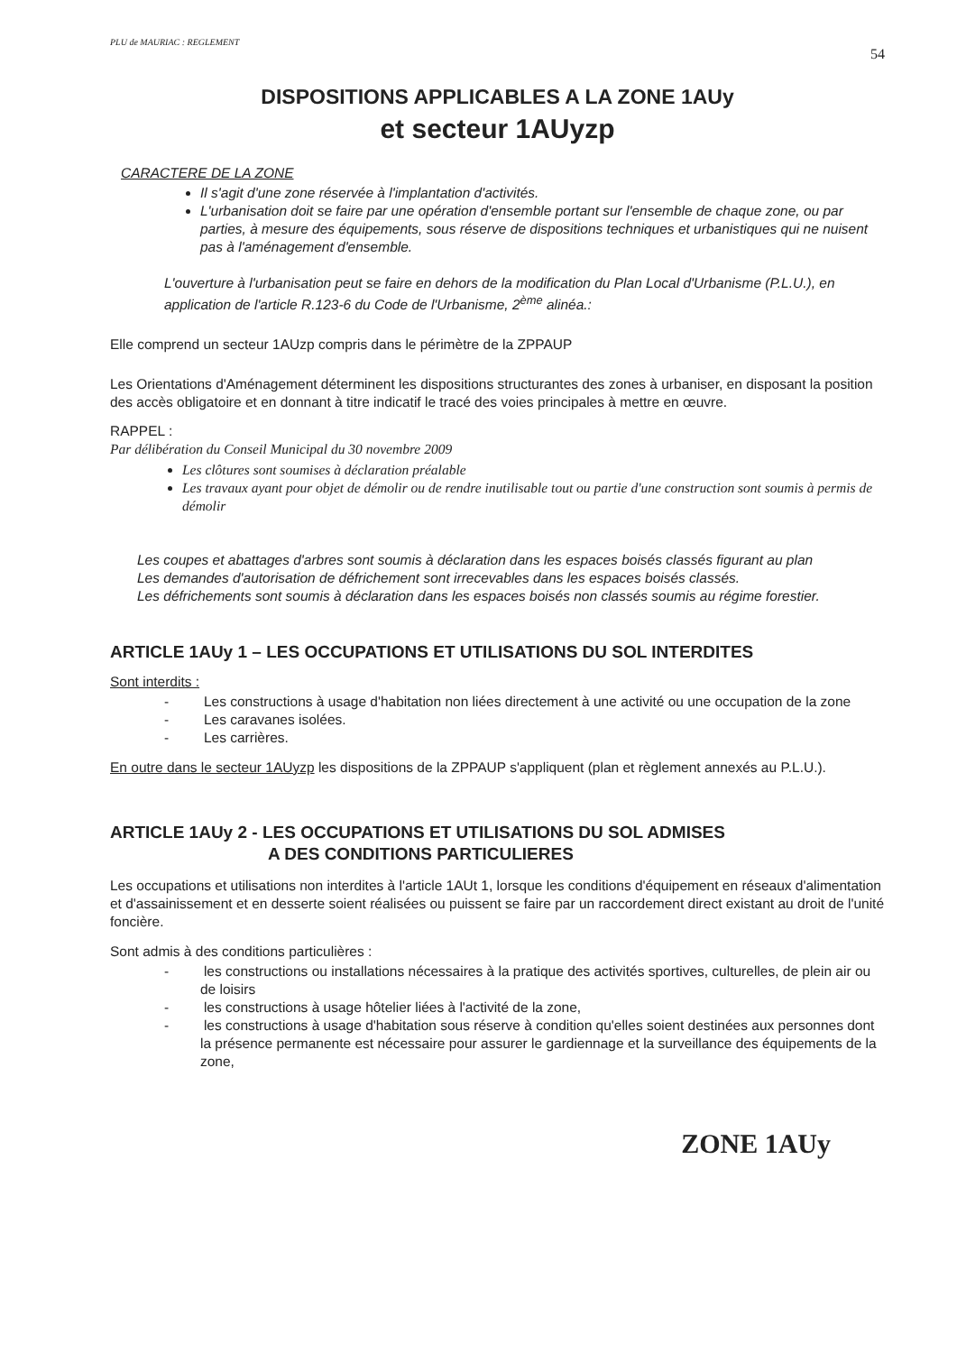PLU de MAURIAC : REGLEMENT 54
DISPOSITIONS APPLICABLES A LA ZONE 1AUy
et secteur 1AUyzp
CARACTERE DE LA ZONE
Il s'agit d'une zone réservée à l'implantation d'activités.
L'urbanisation doit se faire par une opération d'ensemble portant sur l'ensemble de chaque zone, ou par parties, à mesure des équipements, sous réserve de dispositions techniques et urbanistiques qui ne nuisent pas à l'aménagement d'ensemble.
L'ouverture à l'urbanisation peut se faire en dehors de la modification du Plan Local d'Urbanisme (P.L.U.), en application de l'article R.123-6 du Code de l'Urbanisme, 2<sup>ème</sup> alinéa.:
Elle comprend un secteur 1AUzp compris dans le périmètre de la ZPPAUP
Les Orientations d'Aménagement déterminent les dispositions structurantes des zones à urbaniser, en disposant la position des accès obligatoire et en donnant à titre indicatif le tracé des voies principales à mettre en œuvre.
RAPPEL :
Par délibération du Conseil Municipal du 30 novembre 2009
Les clôtures sont soumises à déclaration préalable
Les travaux ayant pour objet de démolir ou de rendre inutilisable tout ou partie d'une construction sont soumis à permis de démolir
Les coupes et abattages d'arbres sont soumis à déclaration dans les espaces boisés classés figurant au plan
Les demandes d'autorisation de défrichement sont irrecevables dans les espaces boisés classés.
Les défrichements sont soumis à déclaration dans les espaces boisés non classés soumis au régime forestier.
ARTICLE 1AUy 1 – LES OCCUPATIONS ET UTILISATIONS DU SOL INTERDITES
Sont interdits :
- Les constructions à usage d'habitation non liées directement à une activité ou une occupation de la zone
- Les caravanes isolées.
- Les carrières.
En outre dans le secteur 1AUyzp les dispositions de la ZPPAUP s'appliquent (plan et règlement annexés au P.L.U.).
ARTICLE 1AUy 2 - LES OCCUPATIONS ET UTILISATIONS DU SOL ADMISES
A DES CONDITIONS PARTICULIERES
Les occupations et utilisations non interdites à l'article 1AUt 1, lorsque les conditions d'équipement en réseaux d'alimentation et d'assainissement et en desserte soient réalisées ou puissent se faire par un raccordement direct existant au droit de l'unité foncière.
Sont admis à des conditions particulières :
- les constructions ou installations nécessaires à la pratique des activités sportives, culturelles, de plein air ou de loisirs
- les constructions à usage hôtelier liées à l'activité de la zone,
- les constructions à usage d'habitation sous réserve à condition qu'elles soient destinées aux personnes dont la présence permanente est nécessaire pour assurer le gardiennage et la surveillance des équipements de la zone,
ZONE 1AUy